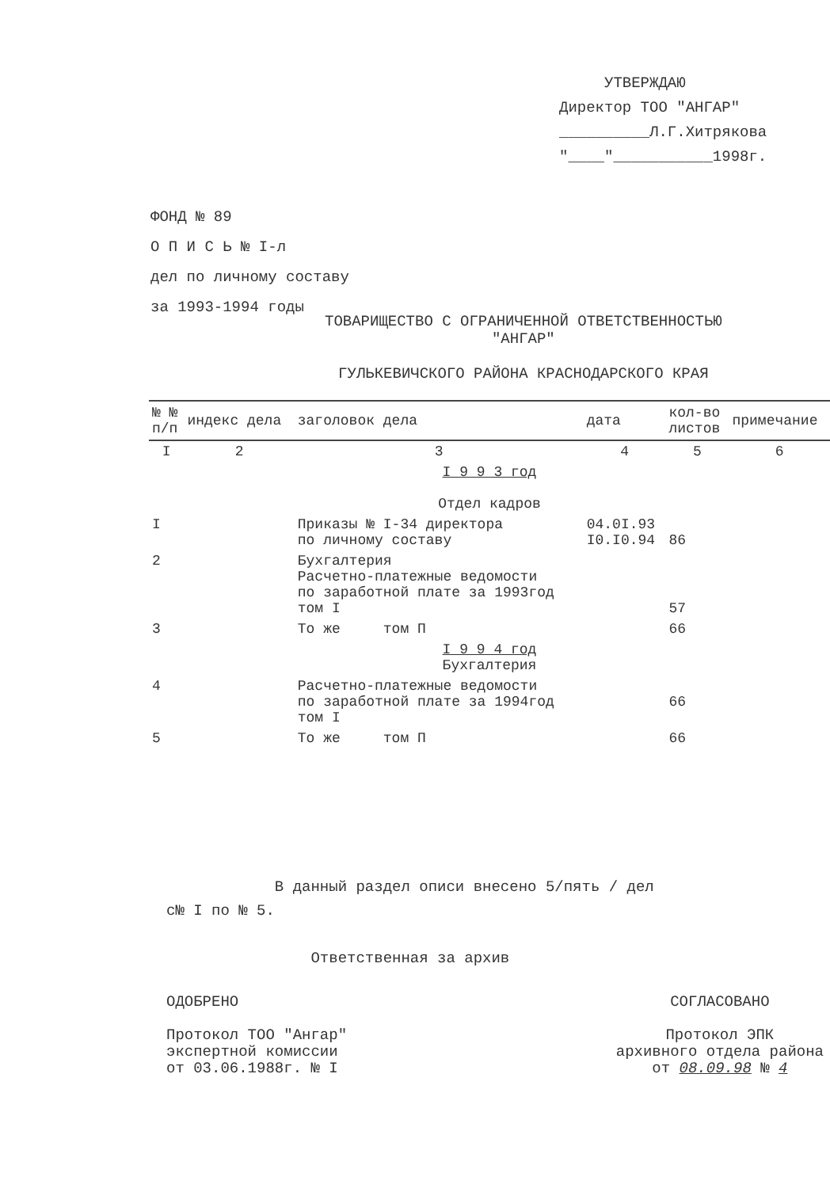УТВЕРЖДАЮ
Директор ТОО "АНГАР"
__________Л.Г.Хитрякова
"____"___________1998г.
ФОНД № 89
О П И С Ь № I-л
дел по личному составу
за 1993-1994 годы
ТОВАРИЩЕСТВО С ОГРАНИЧЕННОЙ ОТВЕТСТВЕННОСТЬЮ
"АНГАР"
ГУЛЬКЕВИЧСКОГО РАЙОНА КРАСНОДАРСКОГО КРАЯ
| № № п/п | индекс дела | заголовок дела | дата | кол-во листов | примечание |
| --- | --- | --- | --- | --- | --- |
| I | 2 | 3 | 4 | 5 | 6 |
| I 9 9 3 год Отдел кадров | | | | | |
| I | | Приказы № I-34 директора по личному составу | 04.0I.93 I0.I0.94 | 86 | |
| 2 | | Бухгалтерия Расчетно-платежные ведомости по заработной плате за 1993год том I | | 57 | |
| 3 | | То же том П | | 66 | |
| I 9 9 4 год Бухгалтерия | | | | | |
| 4 | | Расчетно-платежные ведомости по заработной плате за 1994год том I | | 66 | |
| 5 | | То же том П | | 66 | |
В данный раздел описи внесено 5/пять / дел
с№ I по № 5.
Ответственная за архив
ОДОБРЕНО
Протокол ТОО "Ангар"
экспертной комиссии
от 03.06.1988г. № I
СОГЛАСОВАНО
Протокол ЭПК
архивного отдела района
от 08.09.98 № 4